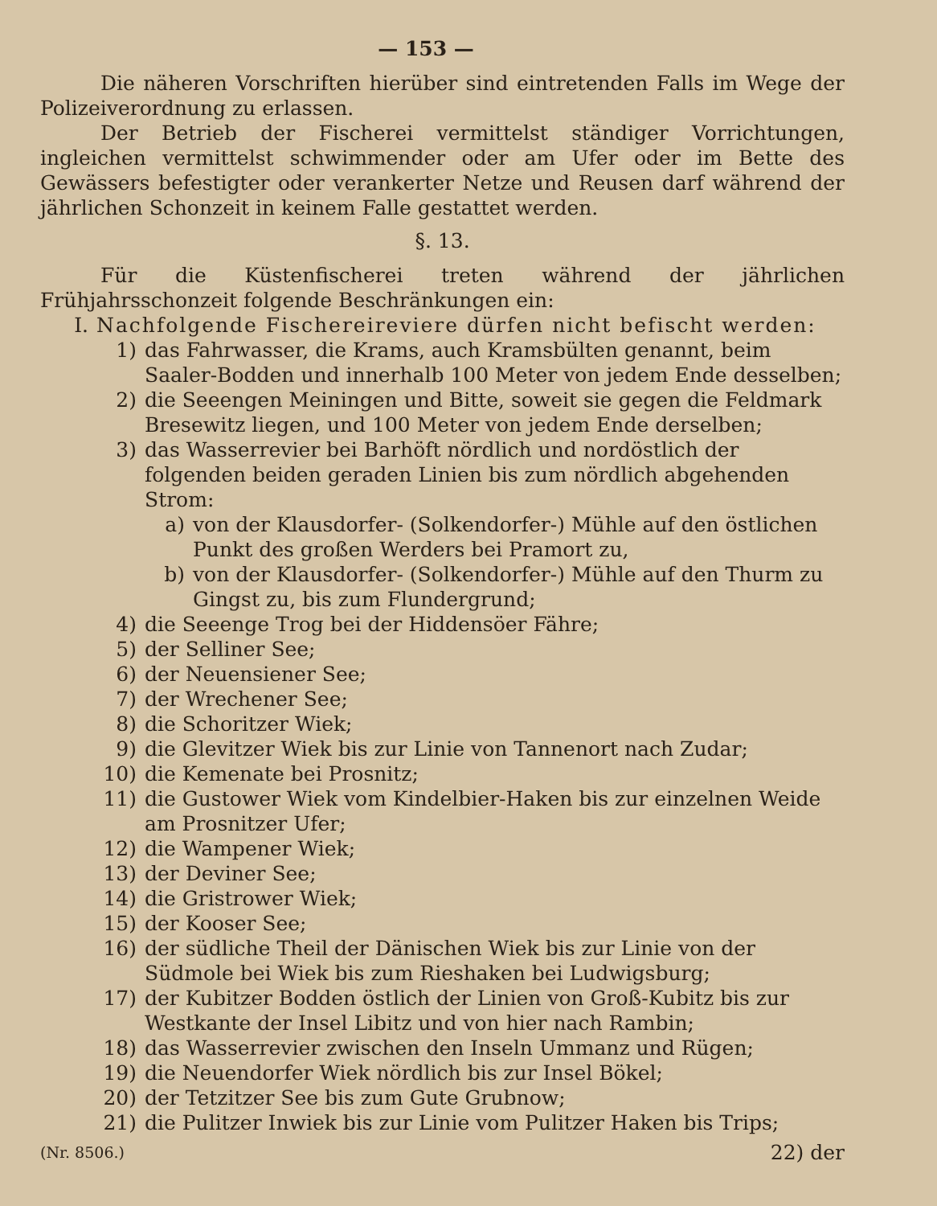— 153 —
Die näheren Vorschriften hierüber sind eintretenden Falls im Wege der Polizeiverordnung zu erlassen.
Der Betrieb der Fischerei vermittelst ständiger Vorrichtungen, ingleichen vermittelst schwimmender oder am Ufer oder im Bette des Gewässers befestigter oder verankerter Netze und Reusen darf während der jährlichen Schonzeit in keinem Falle gestattet werden.
§. 13.
Für die Küstenfischerei treten während der jährlichen Frühjahrsschonzeit folgende Beschränkungen ein:
I. Nachfolgende Fischereireviere dürfen nicht befischt werden:
1) das Fahrwasser, die Krams, auch Kramsbülten genannt, beim Saaler-Bodden und innerhalb 100 Meter von jedem Ende desselben;
2) die Seeengen Meiningen und Bitte, soweit sie gegen die Feldmark Bresewitz liegen, und 100 Meter von jedem Ende derselben;
3) das Wasserrevier bei Barhöft nördlich und nordöstlich der folgenden beiden geraden Linien bis zum nördlich abgehenden Strom:
a) von der Klausdorfer- (Solkendorfer-) Mühle auf den östlichen Punkt des großen Werders bei Pramort zu,
b) von der Klausdorfer- (Solkendorfer-) Mühle auf den Thurm zu Gingst zu, bis zum Flundergrund;
4) die Seeenge Trog bei der Hiddensöer Fähre;
5) der Selliner See;
6) der Neuensiener See;
7) der Wrechener See;
8) die Schoritzer Wiek;
9) die Glevitzer Wiek bis zur Linie von Tannenort nach Zudar;
10) die Kemenate bei Prosnitz;
11) die Gustower Wiek vom Kindelbier-Haken bis zur einzelnen Weide am Prosnitzer Ufer;
12) die Wampener Wiek;
13) der Deviner See;
14) die Gristrower Wiek;
15) der Kooser See;
16) der südliche Theil der Dänischen Wiek bis zur Linie von der Südmole bei Wiek bis zum Rieshaken bei Ludwigsburg;
17) der Kubitzer Bodden östlich der Linien von Groß-Kubitz bis zur Westkante der Insel Libitz und von hier nach Rambin;
18) das Wasserrevier zwischen den Inseln Ummanz und Rügen;
19) die Neuendorfer Wiek nördlich bis zur Insel Bökel;
20) der Tetzitzer See bis zum Gute Grubnow;
21) die Pulitzer Inwiek bis zur Linie vom Pulitzer Haken bis Trips;
(Nr. 8506.) 22) der